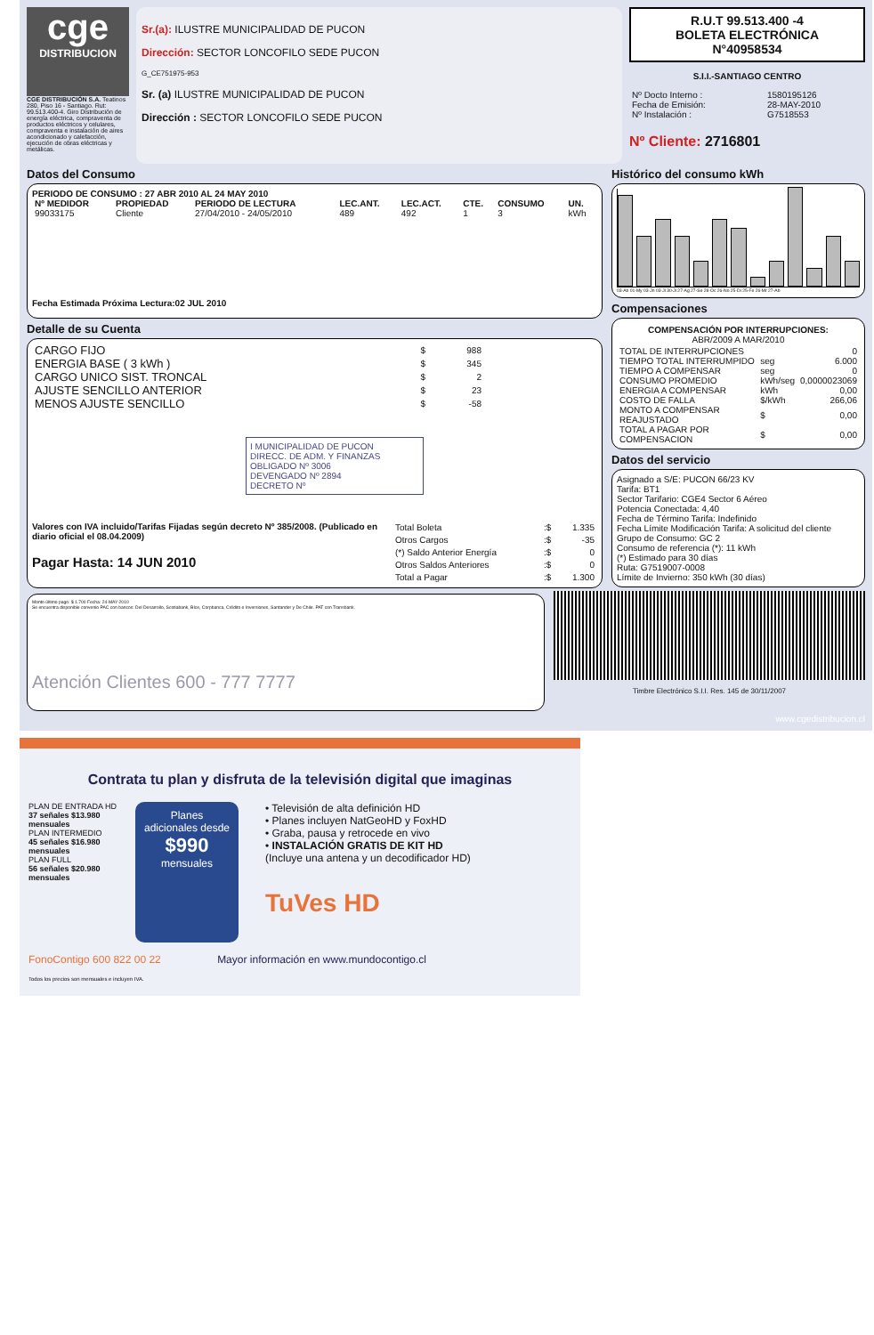cge
DISTRIBUCION
CGE DISTRIBUCIÓN S.A. Teatinos 280, Piso 16 - Santiago. Rut: 99.513.400-4. Giro Distribución de energía eléctrica, compraventa de productos eléctricos y celulares, compraventa e instalación de aires acondicionado y calefacción, ejecución de obras eléctricas y metálicas.
Sr.(a): ILUSTRE MUNICIPALIDAD DE PUCON
Dirección: SECTOR LONCOFILO SEDE PUCON
G_CE751975-953
Sr. (a) ILUSTRE MUNICIPALIDAD DE PUCON
Dirección : SECTOR LONCOFILO SEDE PUCON
R.U.T 99.513.400 -4
BOLETA ELECTRÓNICA
N°40958534
S.I.I.-SANTIAGO CENTRO
| Nº Docto Interno : | 1580195126 |
| Fecha de Emisión: | 28-MAY-2010 |
| Nº Instalación : | G7518553 |
Nº Cliente: 2716801
Datos del Consumo
PERIODO DE CONSUMO : 27 ABR 2010 AL 24 MAY 2010
| Nº MEDIDOR | PROPIEDAD | PERIODO DE LECTURA | LEC.ANT. | LEC.ACT. | CTE. | CONSUMO | UN. |
| --- | --- | --- | --- | --- | --- | --- | --- |
| 99033175 | Cliente | 27/04/2010 - 24/05/2010 | 489 | 492 | 1 | 3 | kWh |
Fecha Estimada Próxima Lectura:02 JUL 2010
Detalle de su Cuenta
| CARGO FIJO | $ | 988 |
| ENERGIA BASE ( 3 kWh ) | $ | 345 |
| CARGO UNICO SIST. TRONCAL | $ | 2 |
| AJUSTE SENCILLO ANTERIOR | $ | 23 |
| MENOS AJUSTE SENCILLO | $ | -58 |
I MUNICIPALIDAD DE PUCON
DIRECC. DE ADM. Y FINANZAS
OBLIGADO Nº 3006
DEVENGADO Nº 2894
DECRETO Nº
Valores con IVA incluido/Tarifas Fijadas según decreto Nº 385/2008. (Publicado en diario oficial el 08.04.2009)
Pagar Hasta: 14 JUN 2010
| Total Boleta | :$ | 1.335 |
| Otros Cargos | :$ | -35 |
| (*) Saldo Anterior Energía | :$ | 0 |
| Otros Saldos Anteriores | :$ | 0 |
| Total a Pagar | :$ | 1.300 |
Histórico del consumo kWh
03-Ab 01-My 03-Jn 03-Jl 30-Jl 27-Ag 27-Se 28-Oc 26-No 25-Di 25-Fe 26-Mr 27-Ab
Compensaciones
COMPENSACIÓN POR INTERRUPCIONES:
ABR/2009 A MAR/2010
| TOTAL DE INTERRUPCIONES | | 0 |
| TIEMPO TOTAL INTERRUMPIDO | seg | 6.000 |
| TIEMPO A COMPENSAR | seg | 0 |
| CONSUMO PROMEDIO | kWh/seg | 0,0000023069 |
| ENERGIA A COMPENSAR | kWh | 0,00 |
| COSTO DE FALLA | $/kWh | 266,06 |
| MONTO A COMPENSAR REAJUSTADO | $ | 0,00 |
| TOTAL A PAGAR POR COMPENSACION | $ | 0,00 |
Datos del servicio
Asignado a S/E: PUCON 66/23 KV
Tarifa: BT1
Sector Tarifario: CGE4 Sector 6 Aéreo
Potencia Conectada: 4,40
Fecha de Término Tarifa: Indefinido
Fecha Límite Modificación Tarifa: A solicitud del cliente
Grupo de Consumo: GC 2
Consumo de referencia (*): 11 kWh
(*) Estimado para 30 días
Ruta: G7519007-0008
Límite de Invierno: 350 kWh (30 días)
Monto último pago: $ 1.700 Fecha: 24-MAY-2010
Se encuentra disponible convenio PAC con bancos: Del Desarrollo, Scotiabank, BIce, Corpbanca, Crédito e Inversiones, Santander y De Chile. PAT con Transbank.
Atención Clientes 600 - 777 7777
Timbre Electrónico S.I.I. Res. 145 de 30/11/2007
www.cgedistribucion.cl
Contrata tu plan y disfruta de la televisión digital que imaginas
PLAN DE ENTRADA HD
37 señales $13.980 mensuales
PLAN INTERMEDIO
45 señales $16.980 mensuales
PLAN FULL
56 señales $20.980 mensuales
Planes adicionales desde
$990
mensuales
• Televisión de alta definición HD
• Planes incluyen NatGeoHD y FoxHD
• Graba, pausa y retrocede en vivo
• INSTALACIÓN GRATIS DE KIT HD
(Incluye una antena y un decodificador HD)
TuVes HD
FonoContigo 600 822 00 22 Mayor información en www.mundocontigo.cl
Todos los precios son mensuales e incluyen IVA.